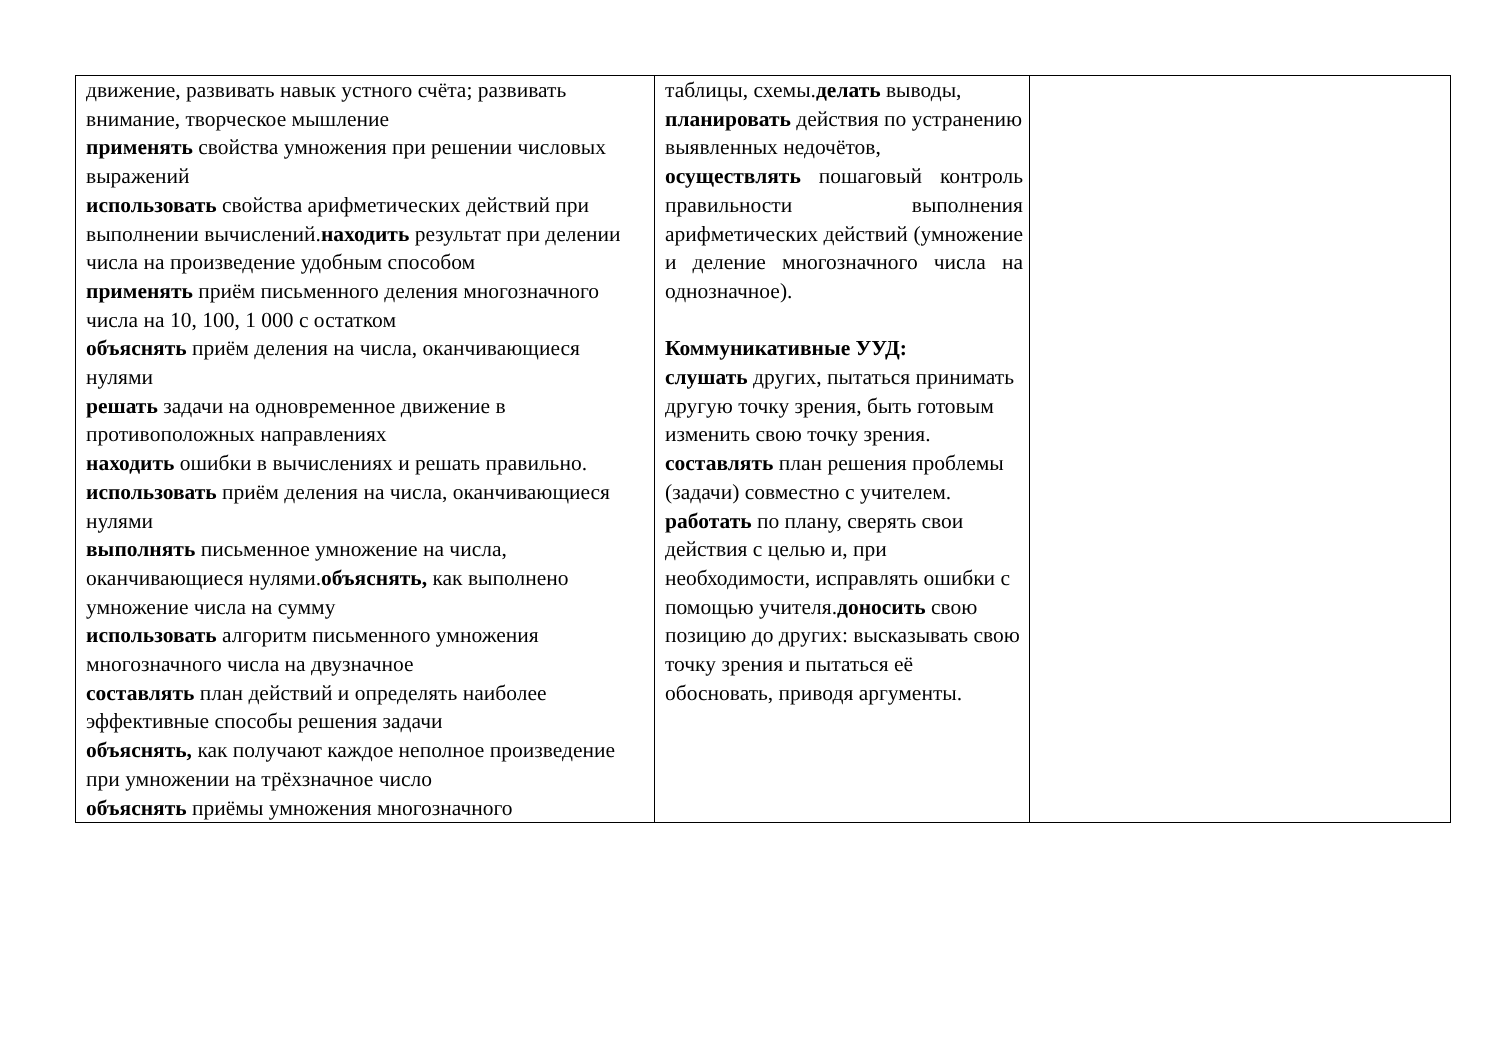| движение, развивать навык устного счёта; развивать внимание, творческое мышление применять свойства умножения при решении числовых выражений использовать свойства арифметических действий при выполнении вычислений. находить результат при делении числа на произведение удобным способом применять приём письменного деления многозначного числа на 10, 100, 1 000 с остатком объяснять приём деления на числа, оканчивающиеся нулями решать задачи на одновременное движение в противоположных направлениях находить ошибки в вычислениях и решать правильно. использовать приём деления на числа, оканчивающиеся нулями выполнять письменное умножение на числа, оканчивающиеся нулями. объяснять, как выполнено умножение числа на сумму использовать алгоритм письменного умножения многозначного числа на двузначное составлять план действий и определять наиболее эффективные способы решения задачи объяснять, как получают каждое неполное произведение при умножении на трёхзначное число объяснять приёмы умножения многозначного | таблицы, схемы. делать выводы, планировать действия по устранению выявленных недочётов, осуществлять пошаговый контроль правильности выполнения арифметических действий (умножение и деление многозначного числа на однозначное). Коммуникативные УУД: слушать других, пытаться принимать другую точку зрения, быть готовым изменить свою точку зрения. составлять план решения проблемы (задачи) совместно с учителем. работать по плану, сверять свои действия с целью и, при необходимости, исправлять ошибки с помощью учителя. доносить свою позицию до других: высказывать свою точку зрения и пытаться её обосновать, приводя аргументы. | |